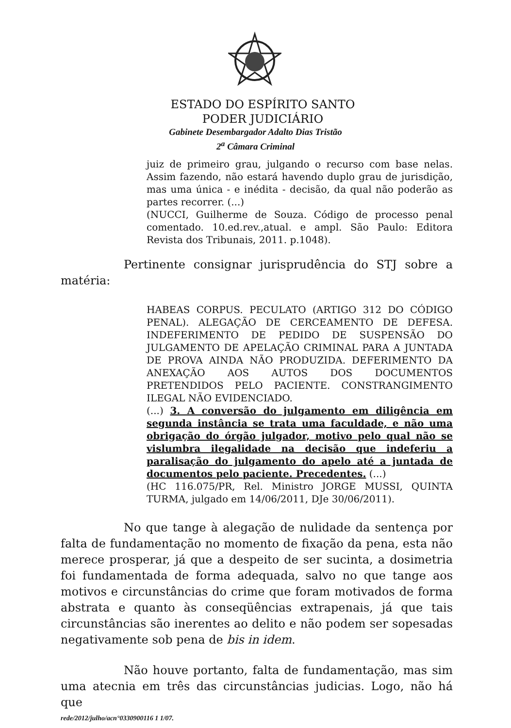ESTADO DO ESPÍRITO SANTO
PODER JUDICIÁRIO
Gabinete Desembargador Adalto Dias Tristão
2<sup>a</sup> Câmara Criminal
juiz de primeiro grau, julgando o recurso com base nelas. Assim fazendo, não estará havendo duplo grau de jurisdição, mas uma única - e inédita - decisão, da qual não poderão as partes recorrer. (...)
(NUCCI, Guilherme de Souza. Código de processo penal comentado. 10.ed.rev.,atual. e ampl. São Paulo: Editora Revista dos Tribunais, 2011. p.1048).
Pertinente consignar jurisprudência do STJ sobre a matéria:
HABEAS CORPUS. PECULATO (ARTIGO 312 DO CÓDIGO PENAL). ALEGAÇÃO DE CERCEAMENTO DE DEFESA. INDEFERIMENTO DE PEDIDO DE SUSPENSÃO DO JULGAMENTO DE APELAÇÃO CRIMINAL PARA A JUNTADA DE PROVA AINDA NÃO PRODUZIDA. DEFERIMENTO DA ANEXAÇÃO AOS AUTOS DOS DOCUMENTOS PRETENDIDOS PELO PACIENTE. CONSTRANGIMENTO ILEGAL NÃO EVIDENCIADO.
(...) 3. A conversão do julgamento em diligência em segunda instância se trata uma faculdade, e não uma obrigação do órgão julgador, motivo pelo qual não se vislumbra ilegalidade na decisão que indeferiu a paralisação do julgamento do apelo até a juntada de documentos pelo paciente. Precedentes. (...)
(HC 116.075/PR, Rel. Ministro JORGE MUSSI, QUINTA TURMA, julgado em 14/06/2011, DJe 30/06/2011).
No que tange à alegação de nulidade da sentença por falta de fundamentação no momento de fixação da pena, esta não merece prosperar, já que a despeito de ser sucinta, a dosimetria foi fundamentada de forma adequada, salvo no que tange aos motivos e circunstâncias do crime que foram motivados de forma abstrata e quanto às conseqüências extrapenais, já que tais circunstâncias são inerentes ao delito e não podem ser sopesadas negativamente sob pena de bis in idem.
Não houve portanto, falta de fundamentação, mas sim uma atecnia em três das circunstâncias judicias. Logo, não há que
rede/2012/julho/acn°0330900116 1 1/07.